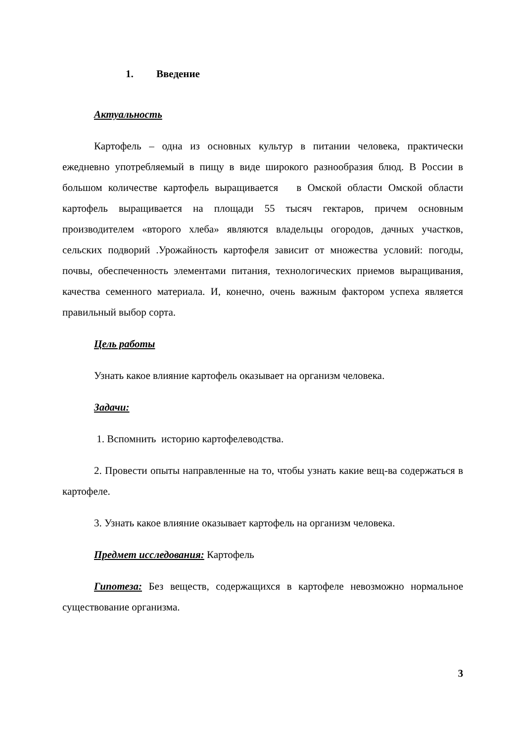1. Введение
Актуальность
Картофель – одна из основных культур в питании человека, практически ежедневно употребляемый в пищу в виде широкого разнообразия блюд. В России в большом количестве картофель выращивается в Омской области Омской области картофель выращивается на площади 55 тысяч гектаров, причем основным производителем «второго хлеба» являются владельцы огородов, дачных участков, сельских подворий .Урожайность картофеля зависит от множества условий: погоды, почвы, обеспеченность элементами питания, технологических приемов выращивания, качества семенного материала. И, конечно, очень важным фактором успеха является правильный выбор сорта.
Цель работы
Узнать какое влияние картофель оказывает на организм человека.
Задачи:
1. Вспомнить историю картофелеводства.
2. Провести опыты направленные на то, чтобы узнать какие вещ-ва содержаться в картофеле.
3. Узнать какое влияние оказывает картофель на организм человека.
Предмет исследования: Картофель
Гипотеза: Без веществ, содержащихся в картофеле невозможно нормальное существование организма.
3